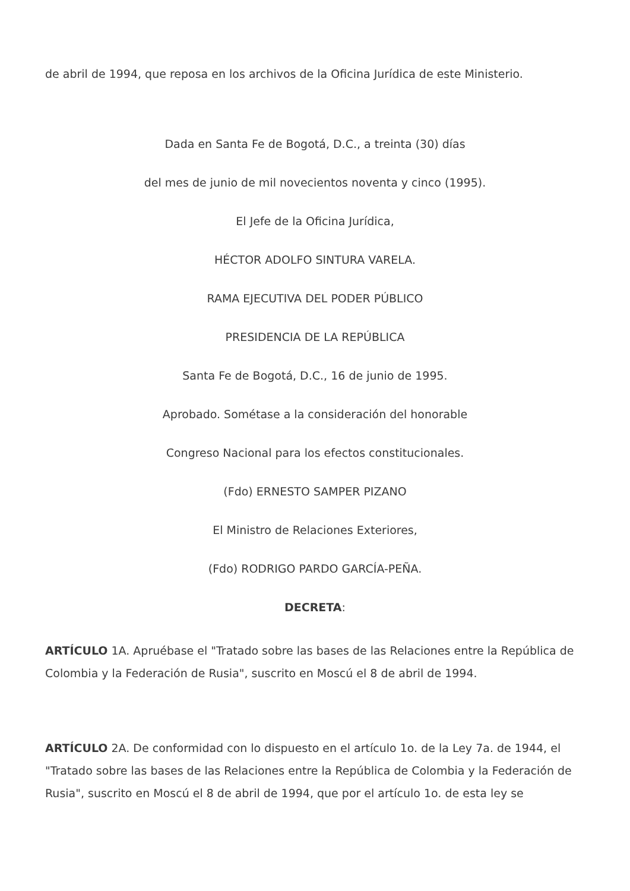de abril de 1994, que reposa en los archivos de la Oficina Jurídica de este Ministerio.
Dada en Santa Fe de Bogotá, D.C., a treinta (30) días
del mes de junio de mil novecientos noventa y cinco (1995).
El Jefe de la Oficina Jurídica,
HÉCTOR ADOLFO SINTURA VARELA.
RAMA EJECUTIVA DEL PODER PÚBLICO
PRESIDENCIA DE LA REPÚBLICA
Santa Fe de Bogotá, D.C., 16 de junio de 1995.
Aprobado. Sométase a la consideración del honorable
Congreso Nacional para los efectos constitucionales.
(Fdo) ERNESTO SAMPER PIZANO
El Ministro de Relaciones Exteriores,
(Fdo) RODRIGO PARDO GARCÍA-PEÑA.
DECRETA:
ARTÍCULO 1A. Apruébase el "Tratado sobre las bases de las Relaciones entre la República de Colombia y la Federación de Rusia", suscrito en Moscú el 8 de abril de 1994.
ARTÍCULO 2A. De conformidad con lo dispuesto en el artículo 1o. de la Ley 7a. de 1944, el "Tratado sobre las bases de las Relaciones entre la República de Colombia y la Federación de Rusia", suscrito en Moscú el 8 de abril de 1994, que por el artículo 1o. de esta ley se